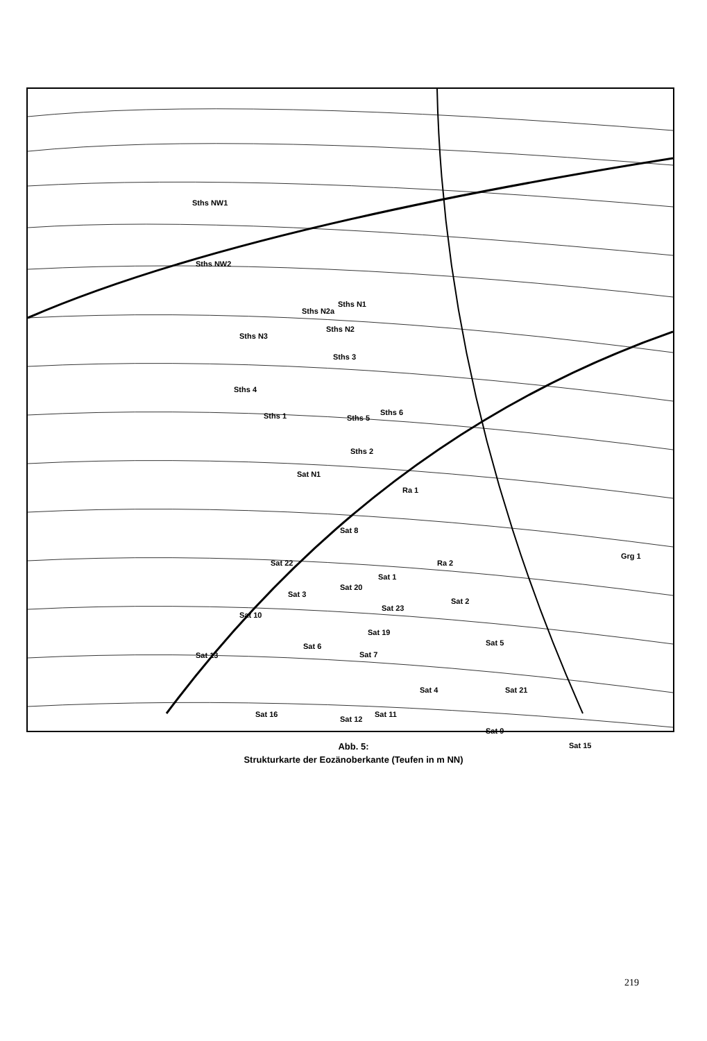Sths NW1
Sths NW2
Sths N1
Sths N2a
Sths N2
Sths N3
Sths 3
Sths 4
Sths 1 Sths 5
Sths 6
Sths 2
Sat N1
Ra 1
Sat 8
Ra 2
Grg 1
Sat 22
Sat 1
Sat 20
Sat 3
Sat 23
Sat 2
Sat 10
Sat 19
Sat 5 Sat 6
Sat 7 Sat 13
Sat 4 Sat 21
Sat 16 Sat 11
Sat 12
Sat 9
Sat 15 Abb. 5:
Strukturkarte der Eozänoberkante (Teufen in m NN)
219